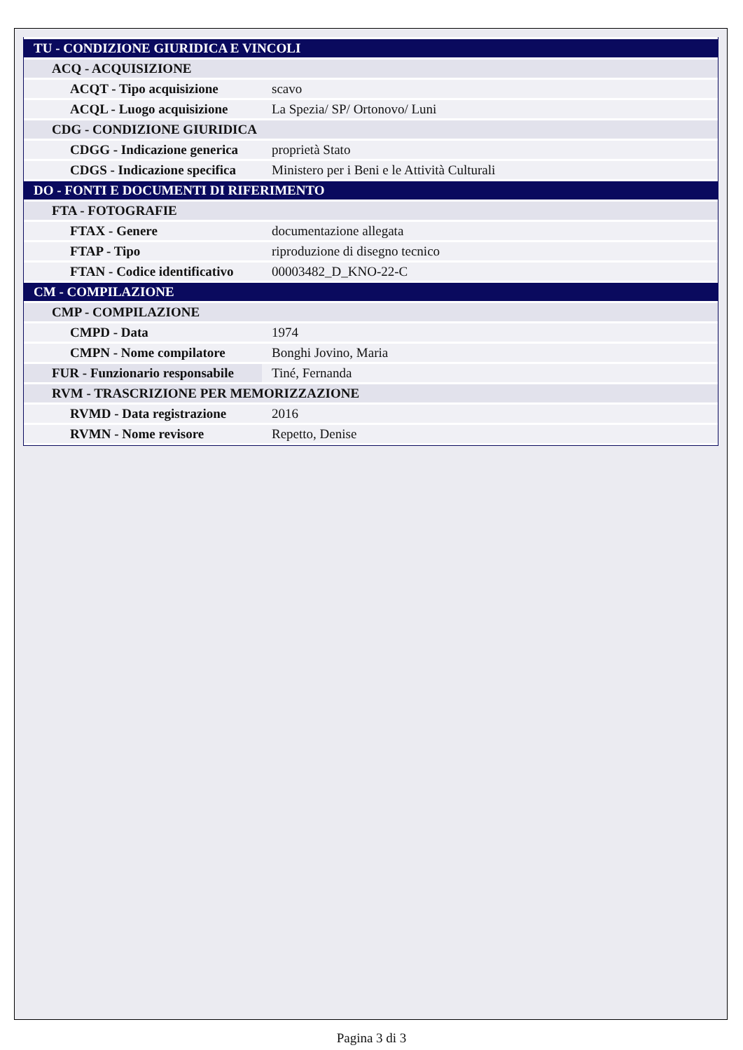| TU - CONDIZIONE GIURIDICA E VINCOLI | |
| ACQ - ACQUISIZIONE | |
| ACQT - Tipo acquisizione | scavo |
| ACQL - Luogo acquisizione | La Spezia/ SP/ Ortonovo/ Luni |
| CDG - CONDIZIONE GIURIDICA | |
| CDGG - Indicazione generica | proprietà Stato |
| CDGS - Indicazione specifica | Ministero per i Beni e le Attività Culturali |
| DO - FONTI E DOCUMENTI DI RIFERIMENTO | |
| FTA - FOTOGRAFIE | |
| FTAX - Genere | documentazione allegata |
| FTAP - Tipo | riproduzione di disegno tecnico |
| FTAN - Codice identificativo | 00003482_D_KNO-22-C |
| CM - COMPILAZIONE | |
| CMP - COMPILAZIONE | |
| CMPD - Data | 1974 |
| CMPN - Nome compilatore | Bonghi Jovino, Maria |
| FUR - Funzionario responsabile | Tiné, Fernanda |
| RVM - TRASCRIZIONE PER MEMORIZZAZIONE | |
| RVMD - Data registrazione | 2016 |
| RVMN - Nome revisore | Repetto, Denise |
Pagina 3 di 3